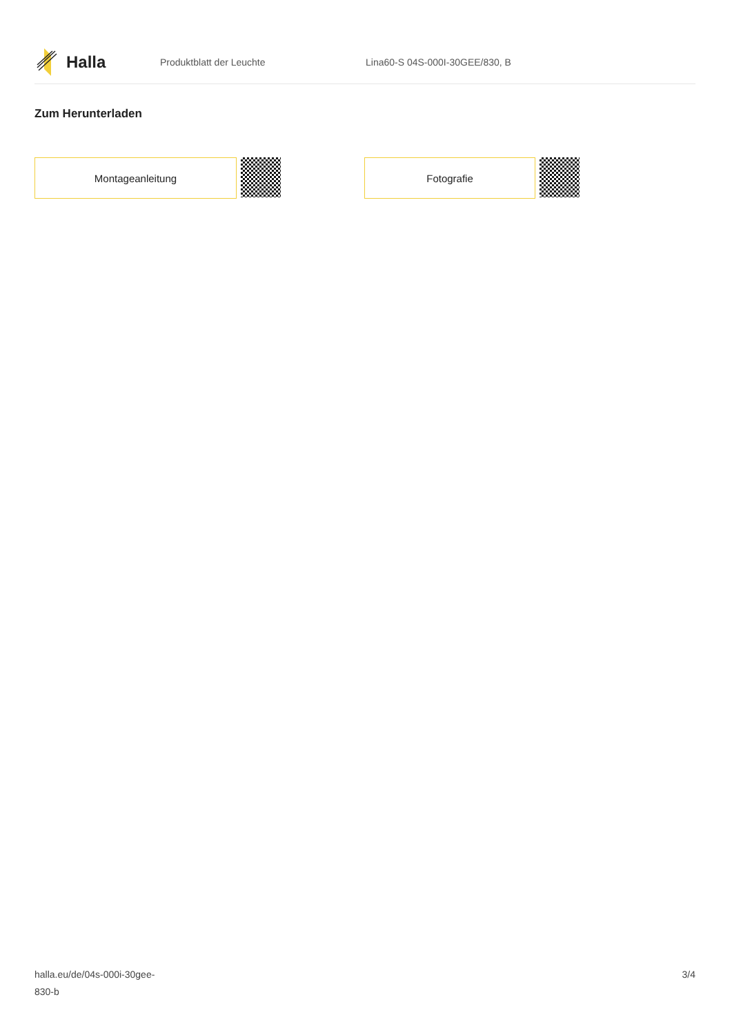Halla
Produktblatt der Leuchte Lina60-S 04S-000I-30GEE/830, B
Zum Herunterladen
Montageanleitung Fotografie
halla.eu/de/04s-000i-30gee-
830-b
3/4